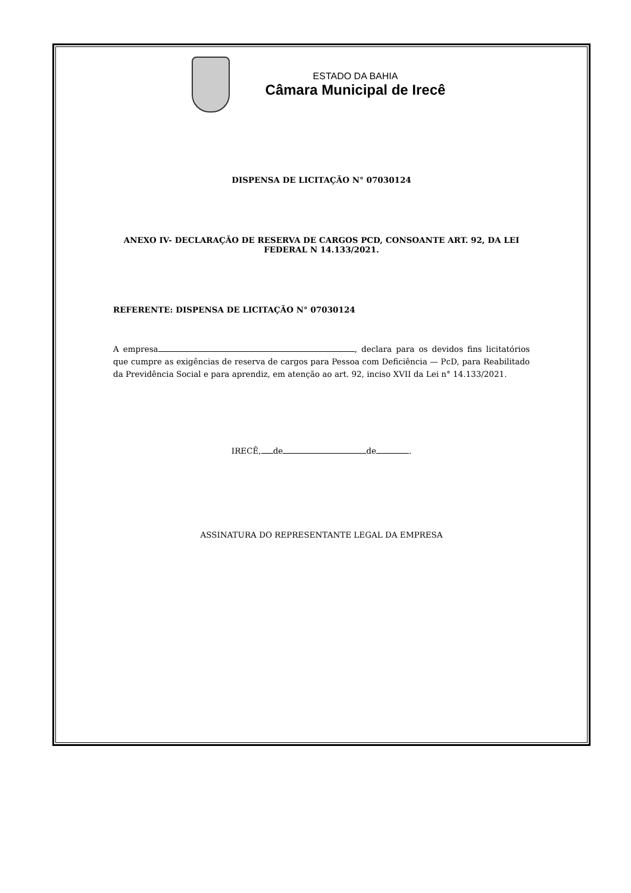ESTADO DA BAHIA
Câmara Municipal de Irecê
DISPENSA DE LICITAÇÃO N° 07030124
ANEXO IV- DECLARAÇÃO DE RESERVA DE CARGOS PCD, CONSOANTE ART. 92, DA LEI
FEDERAL N 14.133/2021.
REFERENTE: DISPENSA DE LICITAÇÃO N° 07030124
A empresa , declara para os devidos fins licitatórios que cumpre as exigências de reserva de cargos para Pessoa com Deficiência — PcD, para Reabilitado da Previdência Social e para aprendiz, em atenção ao art. 92, inciso XVII da Lei n° 14.133/2021.
IRECÊ, de de .
ASSINATURA DO REPRESENTANTE LEGAL DA EMPRESA